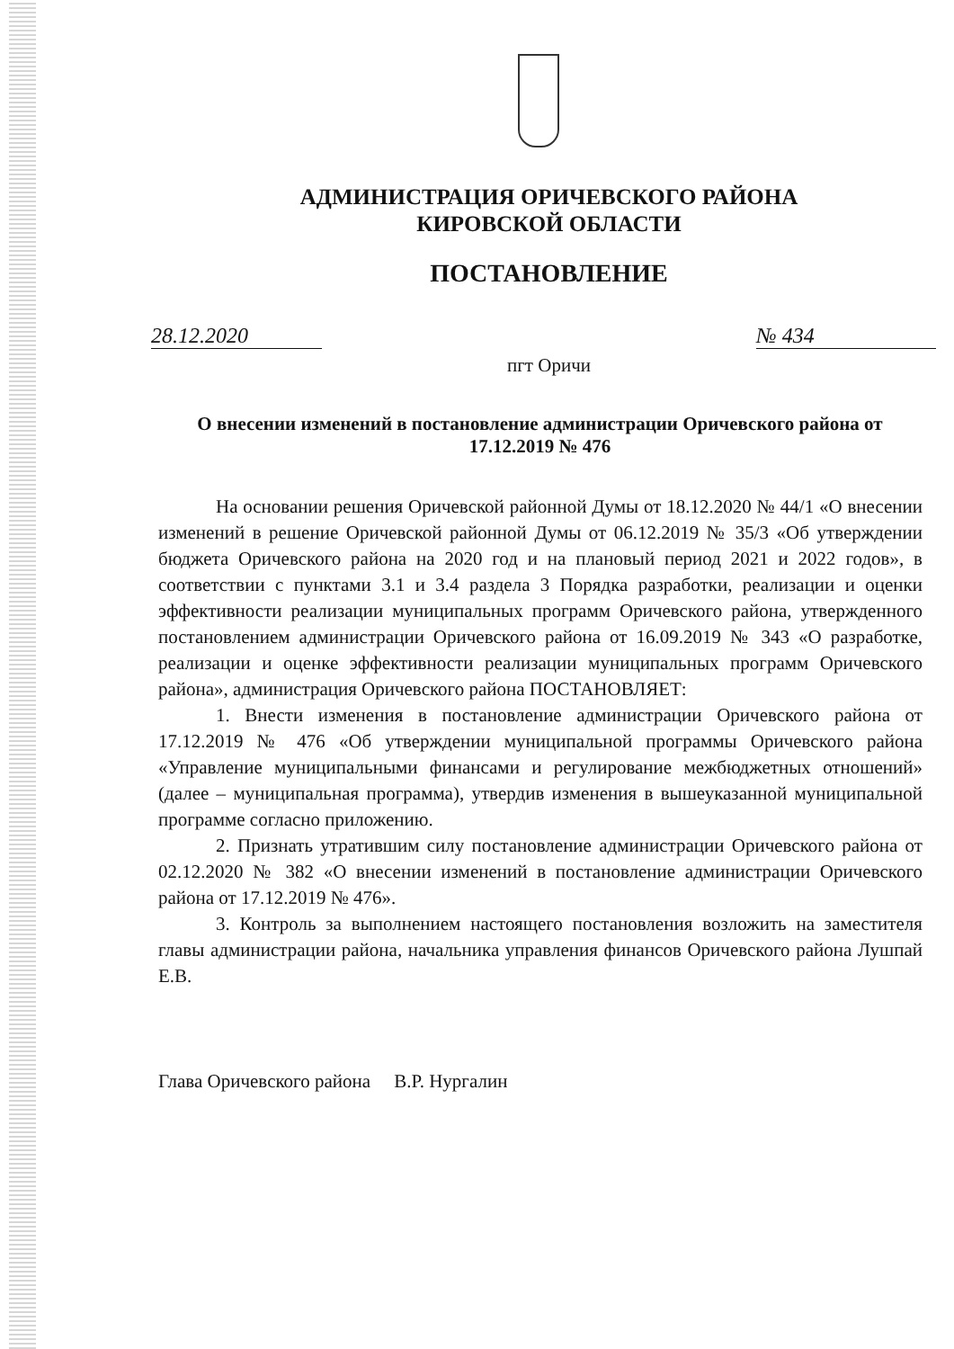АДМИНИСТРАЦИЯ ОРИЧЕВСКОГО РАЙОНА
КИРОВСКОЙ ОБЛАСТИ
ПОСТАНОВЛЕНИЕ
28.12.2020 № 434
пгт Оричи
О внесении изменений в постановление администрации Оричевского района от 17.12.2019 № 476
На основании решения Оричевской районной Думы от 18.12.2020 № 44/1 «О внесении изменений в решение Оричевской районной Думы от 06.12.2019 № 35/3 «Об утверждении бюджета Оричевского района на 2020 год и на плановый период 2021 и 2022 годов», в соответствии с пунктами 3.1 и 3.4 раздела 3 Порядка разработки, реализации и оценки эффективности реализации муниципальных программ Оричевского района, утвержденного постановлением администрации Оричевского района от 16.09.2019 № 343 «О разработке, реализации и оценке эффективности реализации муниципальных программ Оричевского района», администрация Оричевского района ПОСТАНОВЛЯЕТ:
1. Внести изменения в постановление администрации Оричевского района от 17.12.2019 № 476 «Об утверждении муниципальной программы Оричевского района «Управление муниципальными финансами и регулирование межбюджетных отношений» (далее – муниципальная программа), утвердив изменения в вышеуказанной муниципальной программе согласно приложению.
2. Признать утратившим силу постановление администрации Оричевского района от 02.12.2020 № 382 «О внесении изменений в постановление администрации Оричевского района от 17.12.2019 № 476».
3. Контроль за выполнением настоящего постановления возложить на заместителя главы администрации района, начальника управления финансов Оричевского района Лушпай Е.В.
Глава Оричевского района В.Р. Нургалин